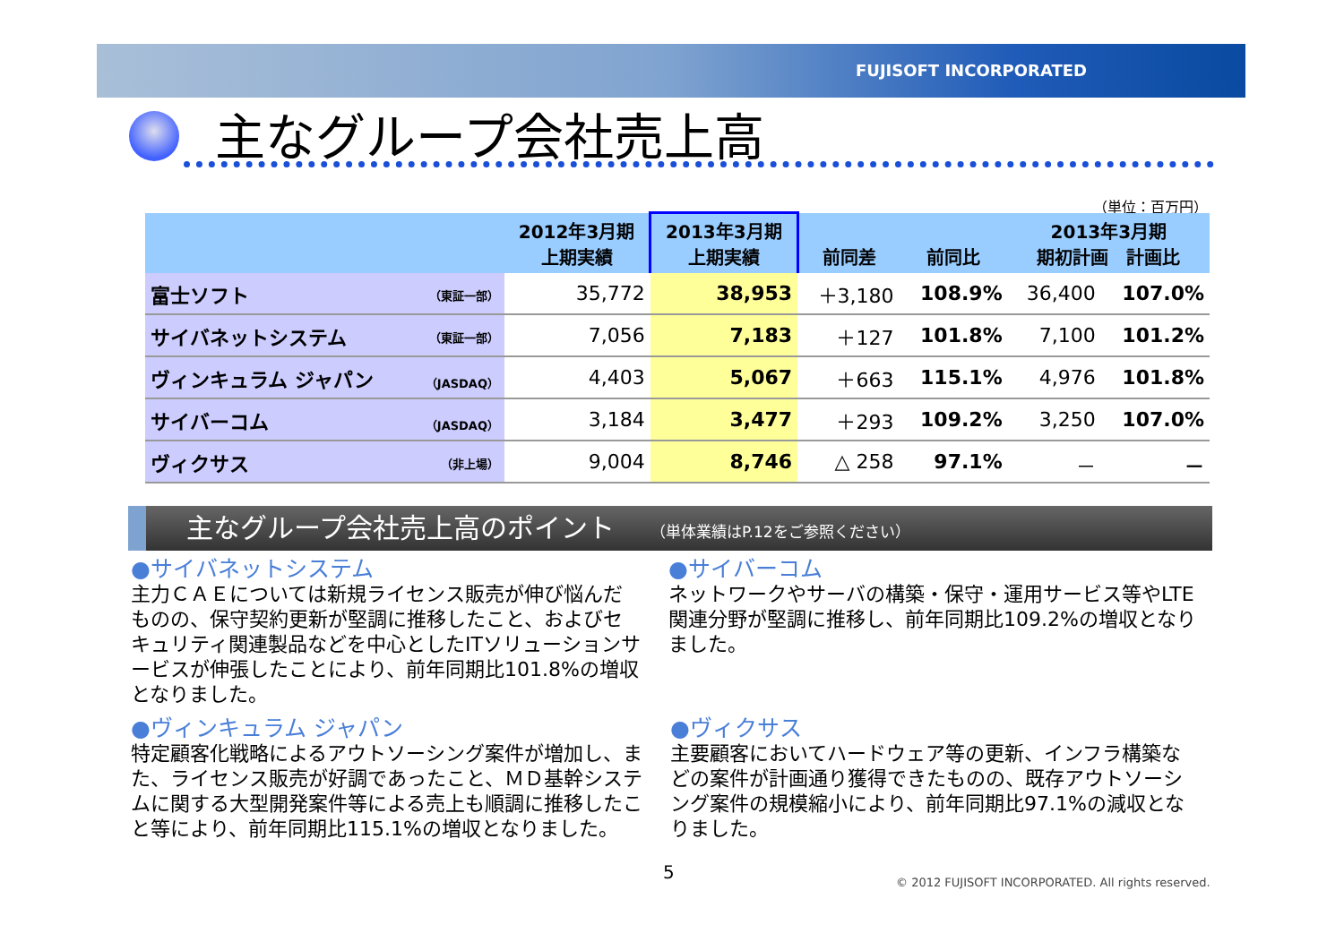FUJISOFT INCORPORATED
主なグループ会社売上高
（単位：百万円）
| | 2012年3月期 上期実績 | 2013年3月期 上期実績 | 前同差 | 前同比 | 2013年3月期 期初計画 計画比 | |
| --- | --- | --- | --- | --- | --- | --- |
| 富士ソフト （東証一部） | 35,772 | 38,953 | ＋3,180 | 108.9% | 36,400 | 107.0% |
| サイバネットシステム （東証一部） | 7,056 | 7,183 | ＋127 | 101.8% | 7,100 | 101.2% |
| ヴィンキュラム ジャパン （JASDAQ） | 4,403 | 5,067 | ＋663 | 115.1% | 4,976 | 101.8% |
| サイバーコム （JASDAQ） | 3,184 | 3,477 | ＋293 | 109.2% | 3,250 | 107.0% |
| ヴィクサス （非上場） | 9,004 | 8,746 | △ 258 | 97.1% | － | － |
主なグループ会社売上高のポイント （単体業績はP.12をご参照ください）
●サイバネットシステム
主力ＣＡＥについては新規ライセンス販売が伸び悩んだものの、保守契約更新が堅調に推移したこと、およびセキュリティ関連製品などを中心としたITソリューションサービスが伸張したことにより、前年同期比101.8%の増収となりました。
●サイバーコム
ネットワークやサーバの構築・保守・運用サービス等やLTE関連分野が堅調に推移し、前年同期比109.2%の増収となりました。
●ヴィンキュラム ジャパン
特定顧客化戦略によるアウトソーシング案件が増加し、また、ライセンス販売が好調であったこと、ＭＤ基幹システムに関する大型開発案件等による売上も順調に推移したこと等により、前年同期比115.1%の増収となりました。
●ヴィクサス
主要顧客においてハードウェア等の更新、インフラ構築などの案件が計画通り獲得できたものの、既存アウトソーシング案件の規模縮小により、前年同期比97.1%の減収となりました。
5
© 2012 FUJISOFT INCORPORATED. All rights reserved.